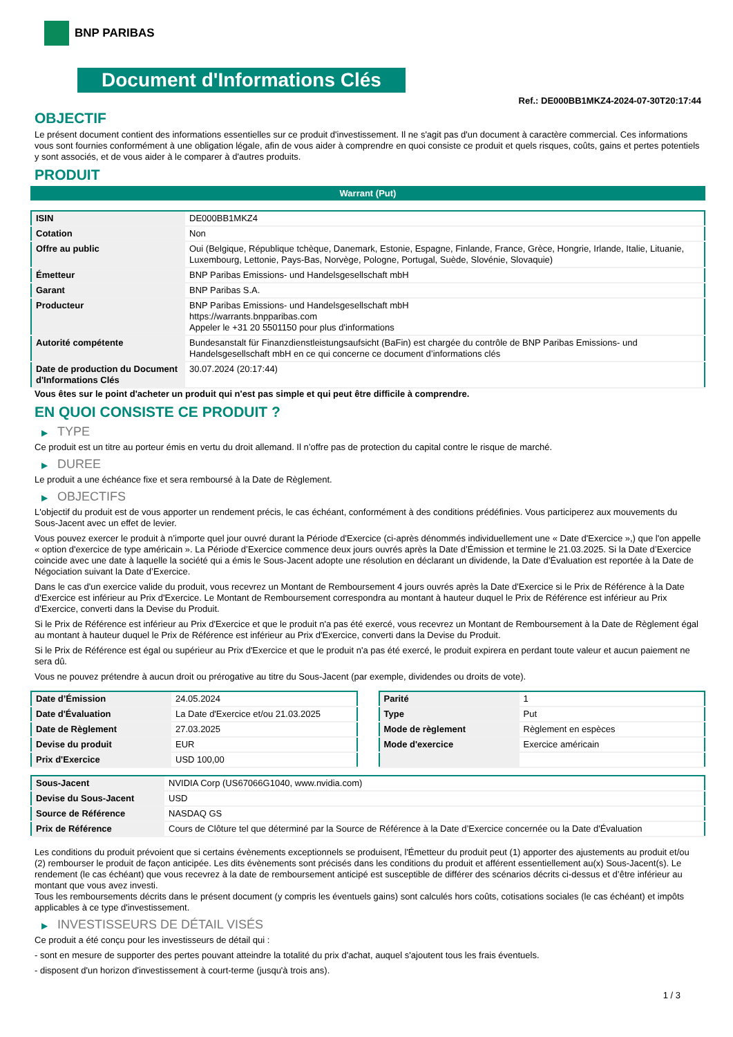BNP PARIBAS
Document d'Informations Clés
Ref.: DE000BB1MKZ4-2024-07-30T20:17:44
OBJECTIF
Le présent document contient des informations essentielles sur ce produit d'investissement. Il ne s'agit pas d'un document à caractère commercial. Ces informations vous sont fournies conformément à une obligation légale, afin de vous aider à comprendre en quoi consiste ce produit et quels risques, coûts, gains et pertes potentiels y sont associés, et de vous aider à le comparer à d'autres produits.
PRODUIT
Warrant (Put)
| ISIN | DE000BB1MKZ4 |
| Cotation | Non |
| Offre au public | Oui (Belgique, République tchèque, Danemark, Estonie, Espagne, Finlande, France, Grèce, Hongrie, Irlande, Italie, Lituanie, Luxembourg, Lettonie, Pays-Bas, Norvège, Pologne, Portugal, Suède, Slovénie, Slovaquie) |
| Émetteur | BNP Paribas Emissions- und Handelsgesellschaft mbH |
| Garant | BNP Paribas S.A. |
| Producteur | BNP Paribas Emissions- und Handelsgesellschaft mbH https://warrants.bnpparibas.com Appeler le +31 20 5501150 pour plus d'informations |
| Autorité compétente | Bundesanstalt für Finanzdienstleistungsaufsicht (BaFin) est chargée du contrôle de BNP Paribas Emissions- und Handelsgesellschaft mbH en ce qui concerne ce document d’informations clés |
| Date de production du Document d'Informations Clés | 30.07.2024 (20:17:44) |
Vous êtes sur le point d'acheter un produit qui n'est pas simple et qui peut être difficile à comprendre.
EN QUOI CONSISTE CE PRODUIT ?
▶ TYPE
Ce produit est un titre au porteur émis en vertu du droit allemand. Il n’offre pas de protection du capital contre le risque de marché.
▶ DUREE
Le produit a une échéance fixe et sera remboursé à la Date de Règlement.
▶ OBJECTIFS
L'objectif du produit est de vous apporter un rendement précis, le cas échéant, conformément à des conditions prédéfinies. Vous participerez aux mouvements du Sous-Jacent avec un effet de levier.
Vous pouvez exercer le produit à n’importe quel jour ouvré durant la Période d'Exercice (ci-après dénommés individuellement une « Date d'Exercice »,) que l'on appelle « option d'exercice de type américain ». La Période d’Exercice commence deux jours ouvrés après la Date d’Émission et termine le 21.03.2025. Si la Date d’Exercice coincide avec une date à laquelle la société qui a émis le Sous-Jacent adopte une résolution en déclarant un dividende, la Date d’Évaluation est reportée à la Date de Négociation suivant la Date d’Exercice.
Dans le cas d'un exercice valide du produit, vous recevrez un Montant de Remboursement 4 jours ouvrés après la Date d'Exercice si le Prix de Référence à la Date d'Exercice est inférieur au Prix d'Exercice. Le Montant de Remboursement correspondra au montant à hauteur duquel le Prix de Référence est inférieur au Prix d'Exercice, converti dans la Devise du Produit.
Si le Prix de Référence est inférieur au Prix d'Exercice et que le produit n'a pas été exercé, vous recevrez un Montant de Remboursement à la Date de Règlement égal au montant à hauteur duquel le Prix de Référence est inférieur au Prix d'Exercice, converti dans la Devise du Produit.
Si le Prix de Référence est égal ou supérieur au Prix d'Exercice et que le produit n'a pas été exercé, le produit expirera en perdant toute valeur et aucun paiement ne sera dû.
Vous ne pouvez prétendre à aucun droit ou prérogative au titre du Sous-Jacent (par exemple, dividendes ou droits de vote).
| Date d’Émission | 24.05.2024 |
| Date d'Évaluation | La Date d'Exercice et/ou 21.03.2025 |
| Date de Règlement | 27.03.2025 |
| Devise du produit | EUR |
| Prix d'Exercice | USD 100,00 |
| Parité | 1 |
| Type | Put |
| Mode de règlement | Règlement en espèces |
| Mode d'exercice | Exercice américain |
| Sous-Jacent | NVIDIA Corp (US67066G1040, www.nvidia.com) |
| Devise du Sous-Jacent | USD |
| Source de Référence | NASDAQ GS |
| Prix de Référence | Cours de Clôture tel que déterminé par la Source de Référence à la Date d’Exercice concernée ou la Date d'Évaluation |
Les conditions du produit prévoient que si certains évènements exceptionnels se produisent, l'Émetteur du produit peut (1) apporter des ajustements au produit et/ou (2) rembourser le produit de façon anticipée. Les dits évènements sont précisés dans les conditions du produit et afférent essentiellement au(x) Sous-Jacent(s). Le rendement (le cas échéant) que vous recevrez à la date de remboursement anticipé est susceptible de différer des scénarios décrits ci-dessus et d’être inférieur au montant que vous avez investi.
Tous les remboursements décrits dans le présent document (y compris les éventuels gains) sont calculés hors coûts, cotisations sociales (le cas échéant) et impôts applicables à ce type d'investissement.
▶ INVESTISSEURS DE DÉTAIL VISÉS
Ce produit a été conçu pour les investisseurs de détail qui :
- sont en mesure de supporter des pertes pouvant atteindre la totalité du prix d'achat, auquel s'ajoutent tous les frais éventuels.
- disposent d'un horizon d'investissement à court-terme (jusqu'à trois ans).
1 / 3